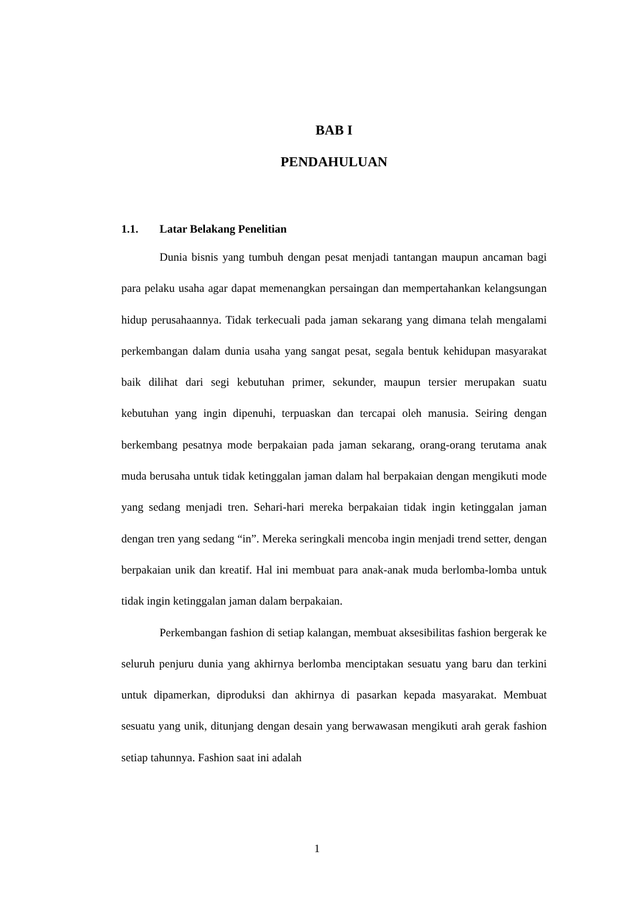BAB I
PENDAHULUAN
1.1. Latar Belakang Penelitian
Dunia bisnis yang tumbuh dengan pesat menjadi tantangan maupun ancaman bagi para pelaku usaha agar dapat memenangkan persaingan dan mempertahankan kelangsungan hidup perusahaannya. Tidak terkecuali pada jaman sekarang yang dimana telah mengalami perkembangan dalam dunia usaha yang sangat pesat, segala bentuk kehidupan masyarakat baik dilihat dari segi kebutuhan primer, sekunder, maupun tersier merupakan suatu kebutuhan yang ingin dipenuhi, terpuaskan dan tercapai oleh manusia. Seiring dengan berkembang pesatnya mode berpakaian pada jaman sekarang, orang-orang terutama anak muda berusaha untuk tidak ketinggalan jaman dalam hal berpakaian dengan mengikuti mode yang sedang menjadi tren. Sehari-hari mereka berpakaian tidak ingin ketinggalan jaman dengan tren yang sedang “in”. Mereka seringkali mencoba ingin menjadi trend setter, dengan berpakaian unik dan kreatif. Hal ini membuat para anak-anak muda berlomba-lomba untuk tidak ingin ketinggalan jaman dalam berpakaian.
Perkembangan fashion di setiap kalangan, membuat aksesibilitas fashion bergerak ke seluruh penjuru dunia yang akhirnya berlomba menciptakan sesuatu yang baru dan terkini untuk dipamerkan, diproduksi dan akhirnya di pasarkan kepada masyarakat. Membuat sesuatu yang unik, ditunjang dengan desain yang berwawasan mengikuti arah gerak fashion setiap tahunnya. Fashion saat ini adalah
1